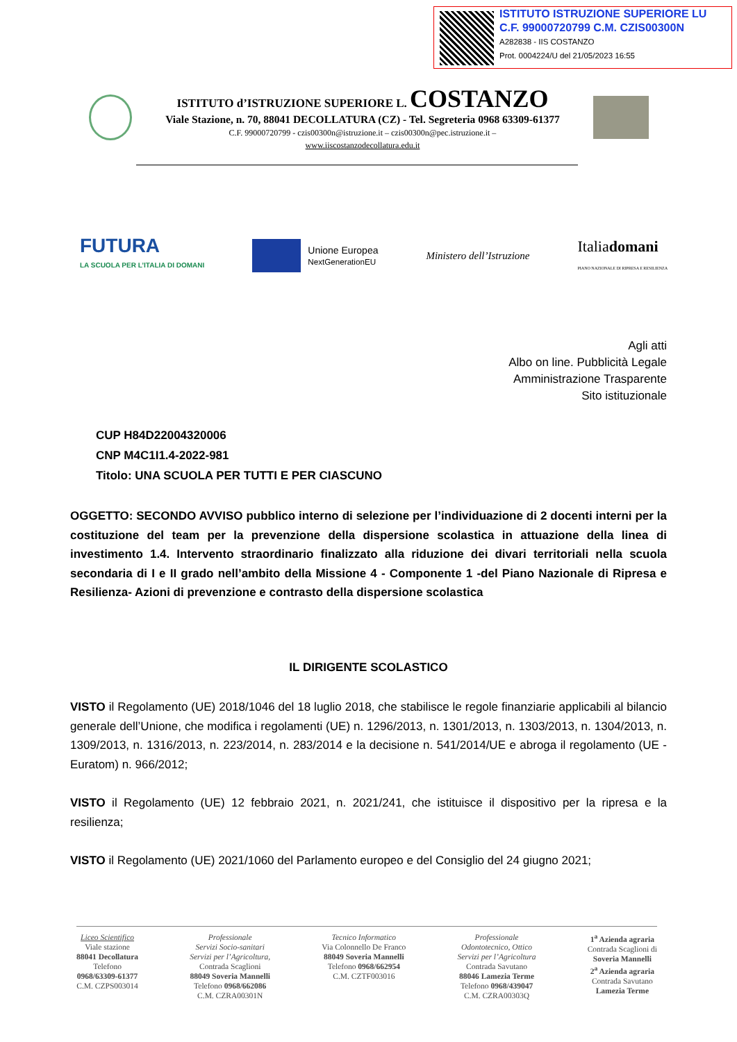ISTITUTO ISTRUZIONE SUPERIORE LU
C.F. 99000720799 C.M. CZIS00300N
A282838 - IIS COSTANZO
Prot. 0004224/U del 21/05/2023 16:55
ISTITUTO d’ISTRUZIONE SUPERIORE L. COSTANZO
Viale Stazione, n. 70, 88041 DECOLLATURA (CZ) - Tel. Segreteria 0968 63309-61377
C.F. 99000720799 - czis00300n@istruzione.it – czis00300n@pec.istruzione.it –
www.iiscostanzodecollatura.edu.it
FUTURA
LA SCUOLA PER L’ITALIA DI DOMANI
Unione Europea
NextGenerationEU
Ministero dell’Istruzione Italiadomani
PIANO NAZIONALE DI RIPRESA E RESILIENZA
Agli atti
Albo on line. Pubblicità Legale
Amministrazione Trasparente
Sito istituzionale
CUP H84D22004320006
CNP M4C1I1.4-2022-981
Titolo: UNA SCUOLA PER TUTTI E PER CIASCUNO
OGGETTO: SECONDO AVVISO pubblico interno di selezione per l’individuazione di 2 docenti interni per la costituzione del team per la prevenzione della dispersione scolastica in attuazione della linea di investimento 1.4. Intervento straordinario finalizzato alla riduzione dei divari territoriali nella scuola secondaria di I e II grado nell’ambito della Missione 4 - Componente 1 -del Piano Nazionale di Ripresa e Resilienza- Azioni di prevenzione e contrasto della dispersione scolastica
IL DIRIGENTE SCOLASTICO
VISTO il Regolamento (UE) 2018/1046 del 18 luglio 2018, che stabilisce le regole finanziarie applicabili al bilancio generale dell’Unione, che modifica i regolamenti (UE) n. 1296/2013, n. 1301/2013, n. 1303/2013, n. 1304/2013, n. 1309/2013, n. 1316/2013, n. 223/2014, n. 283/2014 e la decisione n. 541/2014/UE e abroga il regolamento (UE - Euratom) n. 966/2012;
VISTO il Regolamento (UE) 12 febbraio 2021, n. 2021/241, che istituisce il dispositivo per la ripresa e la resilienza;
VISTO il Regolamento (UE) 2021/1060 del Parlamento europeo e del Consiglio del 24 giugno 2021;
Liceo Scientifico
Viale stazione
88041 Decollatura
Telefono
0968/63309-61377
C.M. CZPS003014
Professionale
Servizi Socio-sanitari
Servizi per l’Agricoltura,
Contrada Scaglioni
88049 Soveria Mannelli
Telefono 0968/662086
C.M. CZRA00301N
Tecnico Informatico
Via Colonnello De Franco
88049 Soveria Mannelli
Telefono 0968/662954
C.M. CZTF003016
Professionale
Odontotecnico, Ottico
Servizi per l’Agricoltura
Contrada Savutano
88046 Lamezia Terme
Telefono 0968/439047
C.M. CZRA00303Q
1<sup>a</sup> Azienda agraria
Contrada Scaglioni di
Soveria Mannelli
2<sup>a</sup> Azienda agraria
Contrada Savutano
Lamezia Terme